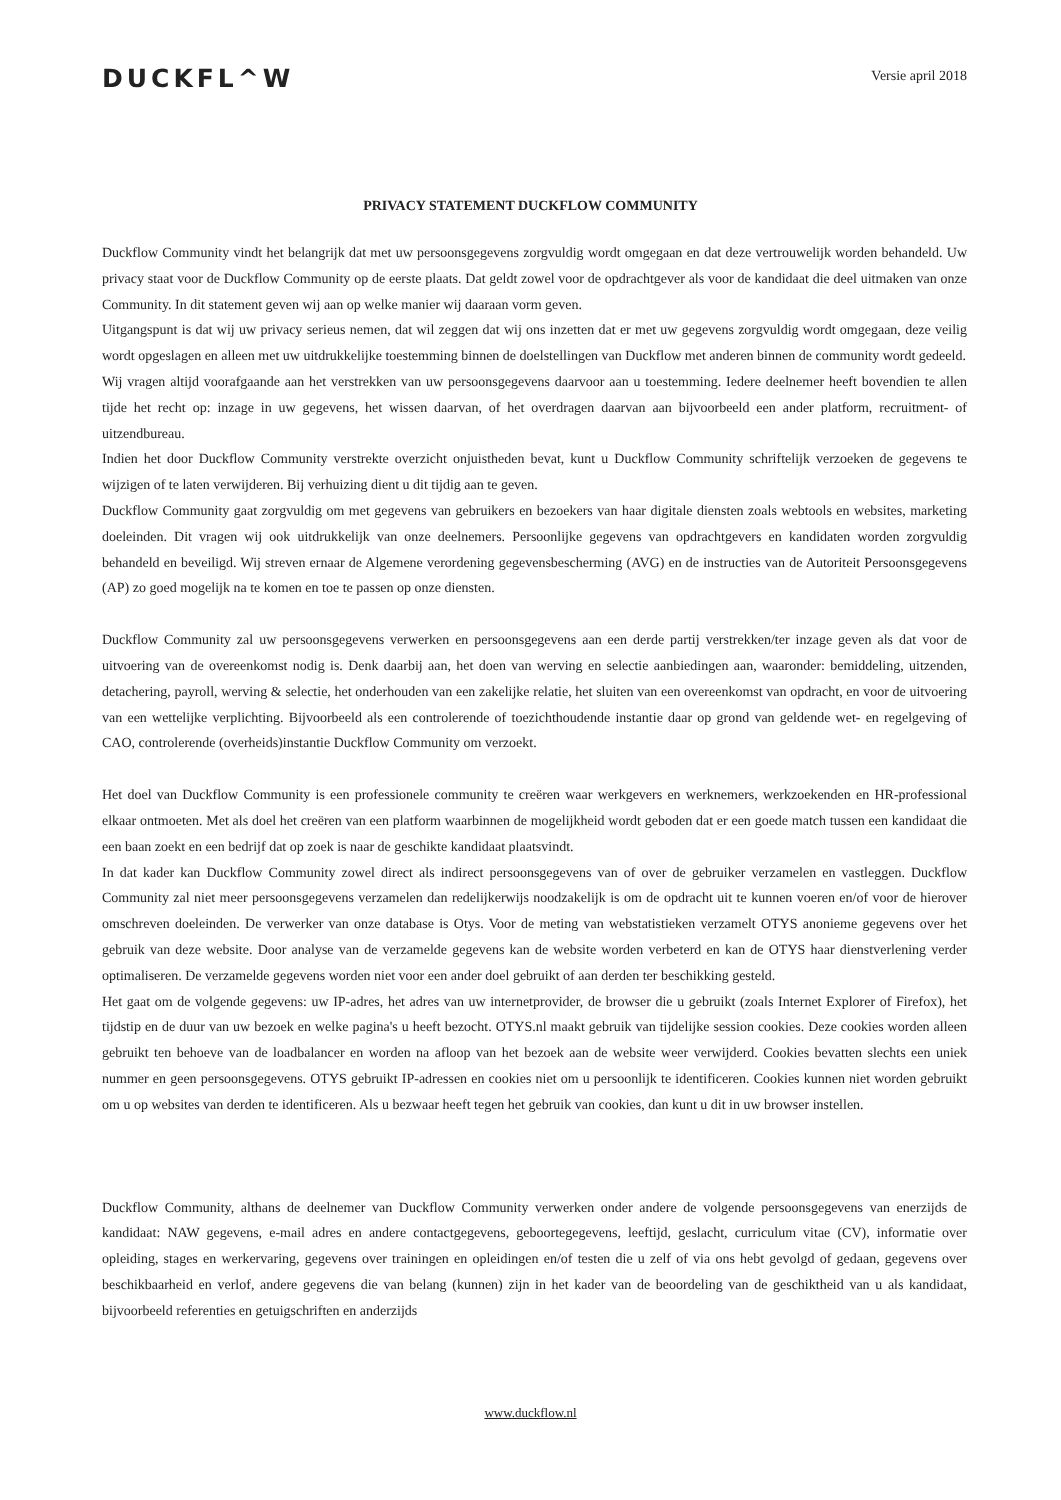DUCKFL^W
Versie april 2018
PRIVACY STATEMENT DUCKFLOW COMMUNITY
Duckflow Community vindt het belangrijk dat met uw persoonsgegevens zorgvuldig wordt omgegaan en dat deze vertrouwelijk worden behandeld. Uw privacy staat voor de Duckflow Community op de eerste plaats. Dat geldt zowel voor de opdrachtgever als voor de kandidaat die deel uitmaken van onze Community. In dit statement geven wij aan op welke manier wij daaraan vorm geven.
Uitgangspunt is dat wij uw privacy serieus nemen, dat wil zeggen dat wij ons inzetten dat er met uw gegevens zorgvuldig wordt omgegaan, deze veilig wordt opgeslagen en alleen met uw uitdrukkelijke toestemming binnen de doelstellingen van Duckflow met anderen binnen de community wordt gedeeld.
Wij vragen altijd voorafgaande aan het verstrekken van uw persoonsgegevens daarvoor aan u toestemming. Iedere deelnemer heeft bovendien te allen tijde het recht op: inzage in uw gegevens, het wissen daarvan, of het overdragen daarvan aan bijvoorbeeld een ander platform, recruitment- of uitzendbureau.
Indien het door Duckflow Community verstrekte overzicht onjuistheden bevat, kunt u Duckflow Community schriftelijk verzoeken de gegevens te wijzigen of te laten verwijderen. Bij verhuizing dient u dit tijdig aan te geven.
Duckflow Community gaat zorgvuldig om met gegevens van gebruikers en bezoekers van haar digitale diensten zoals webtools en websites, marketing doeleinden. Dit vragen wij ook uitdrukkelijk van onze deelnemers. Persoonlijke gegevens van opdrachtgevers en kandidaten worden zorgvuldig behandeld en beveiligd. Wij streven ernaar de Algemene verordening gegevensbescherming (AVG) en de instructies van de Autoriteit Persoonsgegevens (AP) zo goed mogelijk na te komen en toe te passen op onze diensten.
Duckflow Community zal uw persoonsgegevens verwerken en persoonsgegevens aan een derde partij verstrekken/ter inzage geven als dat voor de uitvoering van de overeenkomst nodig is. Denk daarbij aan, het doen van werving en selectie aanbiedingen aan, waaronder: bemiddeling, uitzenden, detachering, payroll, werving & selectie, het onderhouden van een zakelijke relatie, het sluiten van een overeenkomst van opdracht, en voor de uitvoering van een wettelijke verplichting. Bijvoorbeeld als een controlerende of toezichthoudende instantie daar op grond van geldende wet- en regelgeving of CAO, controlerende (overheids)instantie Duckflow Community om verzoekt.
Het doel van Duckflow Community is een professionele community te creëren waar werkgevers en werknemers, werkzoekenden en HR-professional elkaar ontmoeten. Met als doel het creëren van een platform waarbinnen de mogelijkheid wordt geboden dat er een goede match tussen een kandidaat die een baan zoekt en een bedrijf dat op zoek is naar de geschikte kandidaat plaatsvindt.
In dat kader kan Duckflow Community zowel direct als indirect persoonsgegevens van of over de gebruiker verzamelen en vastleggen. Duckflow Community zal niet meer persoonsgegevens verzamelen dan redelijkerwijs noodzakelijk is om de opdracht uit te kunnen voeren en/of voor de hierover omschreven doeleinden. De verwerker van onze database is Otys. Voor de meting van webstatistieken verzamelt OTYS anonieme gegevens over het gebruik van deze website. Door analyse van de verzamelde gegevens kan de website worden verbeterd en kan de OTYS haar dienstverlening verder optimaliseren. De verzamelde gegevens worden niet voor een ander doel gebruikt of aan derden ter beschikking gesteld.
Het gaat om de volgende gegevens: uw IP-adres, het adres van uw internetprovider, de browser die u gebruikt (zoals Internet Explorer of Firefox), het tijdstip en de duur van uw bezoek en welke pagina's u heeft bezocht. OTYS.nl maakt gebruik van tijdelijke session cookies. Deze cookies worden alleen gebruikt ten behoeve van de loadbalancer en worden na afloop van het bezoek aan de website weer verwijderd. Cookies bevatten slechts een uniek nummer en geen persoonsgegevens. OTYS gebruikt IP-adressen en cookies niet om u persoonlijk te identificeren. Cookies kunnen niet worden gebruikt om u op websites van derden te identificeren. Als u bezwaar heeft tegen het gebruik van cookies, dan kunt u dit in uw browser instellen.
Duckflow Community, althans de deelnemer van Duckflow Community verwerken onder andere de volgende persoonsgegevens van enerzijds de kandidaat: NAW gegevens, e-mail adres en andere contactgegevens, geboortegegevens, leeftijd, geslacht, curriculum vitae (CV), informatie over opleiding, stages en werkervaring, gegevens over trainingen en opleidingen en/of testen die u zelf of via ons hebt gevolgd of gedaan, gegevens over beschikbaarheid en verlof, andere gegevens die van belang (kunnen) zijn in het kader van de beoordeling van de geschiktheid van u als kandidaat, bijvoorbeeld referenties en getuigschriften en anderzijds
www.duckflow.nl